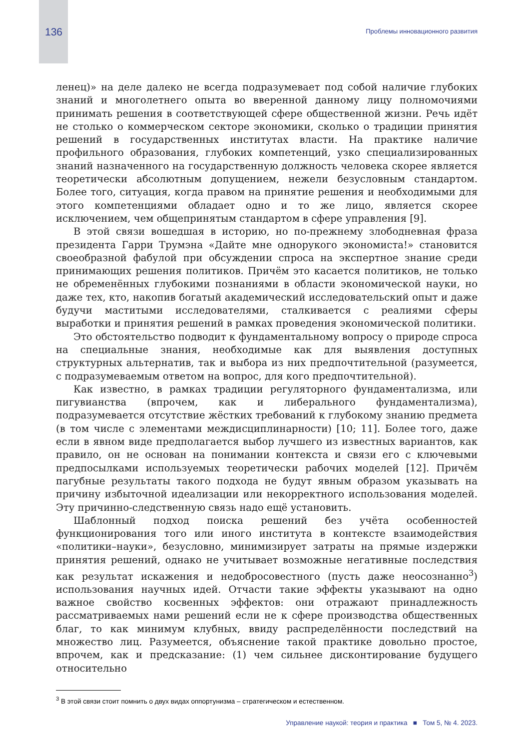136 Проблемы инновационного развития
ленец)» на деле далеко не всегда подразумевает под собой наличие глубоких знаний и многолетнего опыта во вверенной данному лицу полномочиями принимать решения в соответствующей сфере общественной жизни. Речь идёт не столько о коммерческом секторе экономики, сколько о традиции принятия решений в государственных институтах власти. На практике наличие профильного образования, глубоких компетенций, узко специализированных знаний назначенного на государственную должность человека скорее является теоретически абсолютным допущением, нежели безусловным стандартом. Более того, ситуация, когда правом на принятие решения и необходимыми для этого компетенциями обладает одно и то же лицо, является скорее исключением, чем общепринятым стандартом в сфере управления [9].
В этой связи вошедшая в историю, но по-прежнему злободневная фраза президента Гарри Трумэна «Дайте мне однорукого экономиста!» становится своеобразной фабулой при обсуждении спроса на экспертное знание среди принимающих решения политиков. Причём это касается политиков, не только не обременённых глубокими познаниями в области экономической науки, но даже тех, кто, накопив богатый академический исследовательский опыт и даже будучи маститыми исследователями, сталкивается с реалиями сферы выработки и принятия решений в рамках проведения экономической политики.
Это обстоятельство подводит к фундаментальному вопросу о природе спроса на специальные знания, необходимые как для выявления доступных структурных альтернатив, так и выбора из них предпочтительной (разумеется, с подразумеваемым ответом на вопрос, для кого предпочтительной).
Как известно, в рамках традиции регуляторного фундаментализма, или пигувианства (впрочем, как и либерального фундаментализма), подразумевается отсутствие жёстких требований к глубокому знанию предмета (в том числе с элементами междисциплинарности) [10; 11]. Более того, даже если в явном виде предполагается выбор лучшего из известных вариантов, как правило, он не основан на понимании контекста и связи его с ключевыми предпосылками используемых теоретически рабочих моделей [12]. Причём пагубные результаты такого подхода не будут явным образом указывать на причину избыточной идеализации или некорректного использования моделей. Эту причинно-следственную связь надо ещё установить.
Шаблонный подход поиска решений без учёта особенностей функционирования того или иного института в контексте взаимодействия «политики–науки», безусловно, минимизирует затраты на прямые издержки принятия решений, однако не учитывает возможные негативные последствия как результат искажения и недобросовестного (пусть даже неосознанно<sup>3</sup>) использования научных идей. Отчасти такие эффекты указывают на одно важное свойство косвенных эффектов: они отражают принадлежность рассматриваемых нами решений если не к сфере производства общественных благ, то как минимум клубных, ввиду распределённости последствий на множество лиц. Разумеется, объяснение такой практике довольно простое, впрочем, как и предсказание: (1) чем сильнее дисконтирование будущего относительно
<sup>3</sup> В этой связи стоит помнить о двух видах оппортунизма – стратегическом и естественном.
Управление наукой: теория и практика ■ Том 5, № 4. 2023.